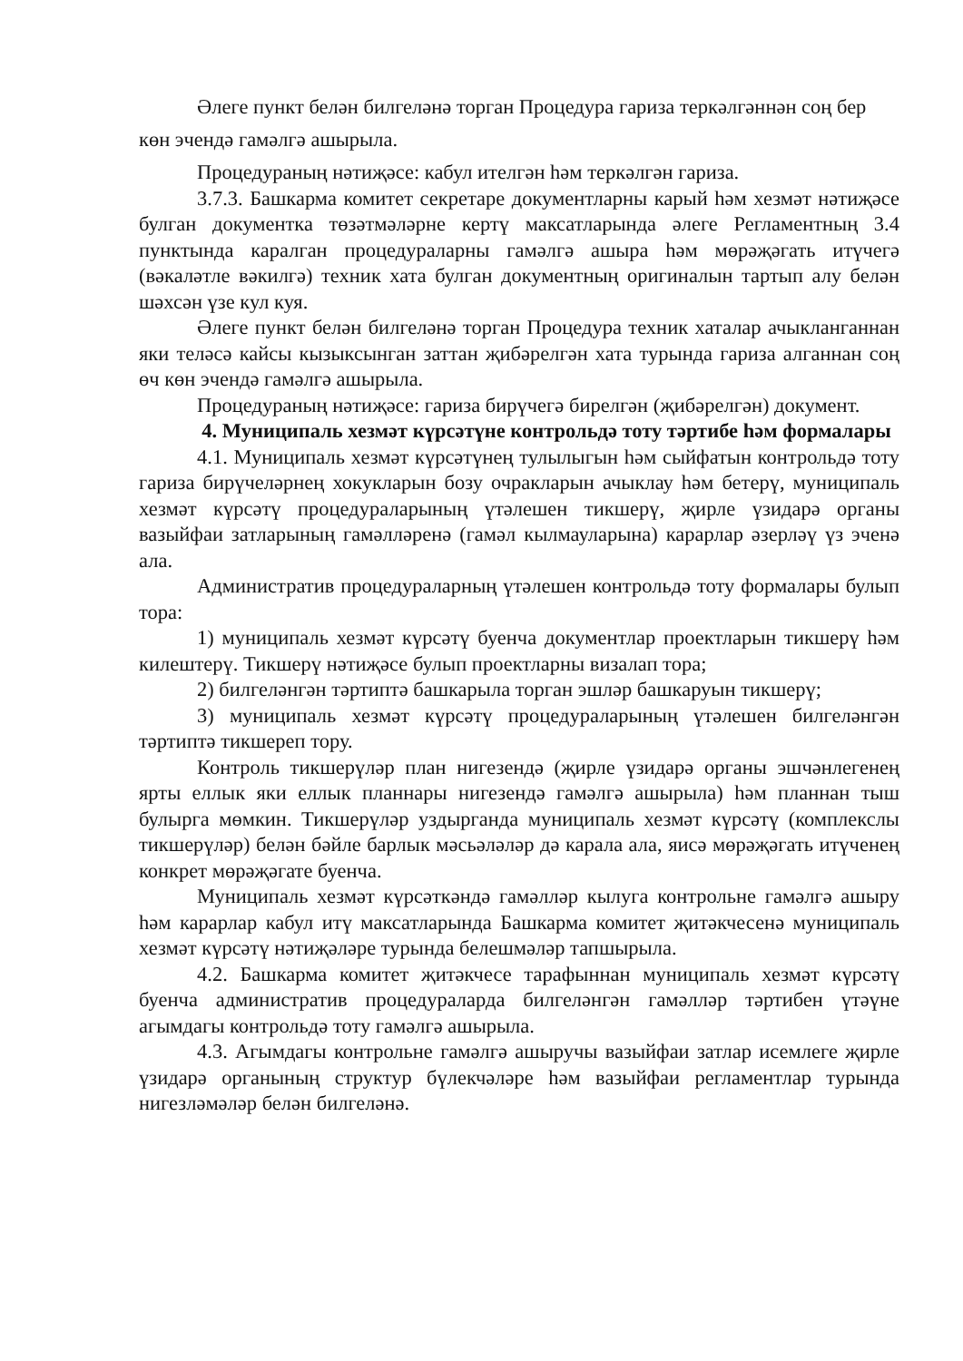Әлеге пункт белән билгеләнә торган Процедура гариза теркәлгәннән соң бер көн эчендә гамәлгә ашырыла.
Процедураның нәтиҗәсе: кабул ителгән һәм теркәлгән гариза.
3.7.3. Башкарма комитет секретаре документларны карый һәм хезмәт нәтиҗәсе булган документка төзәтмәләрне кертү максатларында әлеге Регламентның 3.4 пунктында каралган процедураларны гамәлгә ашыра һәм мөрәҗәгать итүчегә (вәкаләтле вәкилгә) техник хата булган документның оригиналын тартып алу белән шәхсән үзе кул куя.
Әлеге пункт белән билгеләнә торган Процедура техник хаталар ачыкланганнан яки теләсә кайсы кызыксынган заттан җибәрелгән хата турында гариза алганнан соң өч көн эчендә гамәлгә ашырыла.
Процедураның нәтиҗәсе: гариза бирүчегә бирелгән (җибәрелгән) документ.
4. Муниципаль хезмәт күрсәтүне контрольдә тоту тәртибе һәм формалары
4.1. Муниципаль хезмәт күрсәтүнең тулылыгын һәм сыйфатын контрольдә тоту гариза бирүчеләрнең хокукларын бозу очракларын ачыклау һәм бетерү, муниципаль хезмәт күрсәтү процедураларының үтәлешен тикшерү, җирле үзидарә органы вазыйфаи затларының гамәлләренә (гамәл кылмауларына) карарлар әзерләү үз эченә ала.
Административ процедураларның үтәлешен контрольдә тоту формалары булып тора:
1) муниципаль хезмәт күрсәтү буенча документлар проектларын тикшерү һәм килештерү. Тикшерү нәтиҗәсе булып проектларны визалап тора;
2) билгеләнгән тәртиптә башкарыла торган эшләр башкаруын тикшерү;
3) муниципаль хезмәт күрсәтү процедураларының үтәлешен билгеләнгән тәртиптә тикшереп тору.
Контроль тикшерүләр план нигезендә (җирле үзидарә органы эшчәнлегенең ярты еллык яки еллык планнары нигезендә гамәлгә ашырыла) һәм планнан тыш булырга мөмкин. Тикшерүләр уздырганда муниципаль хезмәт күрсәтү (комплекслы тикшерүләр) белән бәйле барлык мәсьәләләр дә карала ала, яисә мөрәҗәгать итүченең конкрет мөрәҗәгате буенча.
Муниципаль хезмәт күрсәткәндә гамәлләр кылуга контрольне гамәлгә ашыру һәм карарлар кабул итү максатларында Башкарма комитет җитәкчесенә муниципаль хезмәт күрсәтү нәтиҗәләре турында белешмәләр тапшырыла.
4.2. Башкарма комитет җитәкчесе тарафыннан муниципаль хезмәт күрсәтү буенча административ процедураларда билгеләнгән гамәлләр тәртибен үтәүне агымдагы контрольдә тоту гамәлгә ашырыла.
4.3. Агымдагы контрольне гамәлгә ашыручы вазыйфаи затлар исемлеге җирле үзидарә органының структур бүлекчәләре һәм вазыйфаи регламентлар турында нигезләмәләр белән билгеләнә.